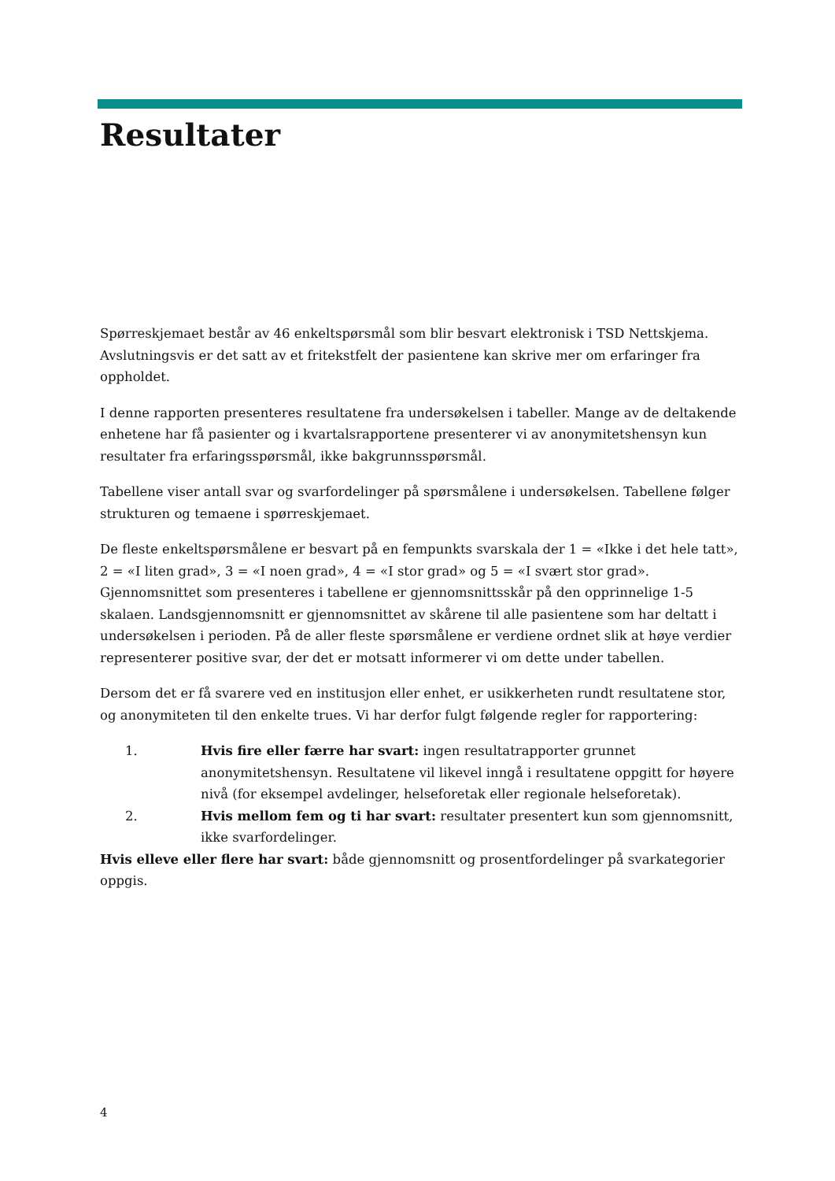Resultater
Spørreskjemaet består av 46 enkeltspørsmål som blir besvart elektronisk i TSD Nettskjema. Avslutningsvis er det satt av et fritekstfelt der pasientene kan skrive mer om erfaringer fra oppholdet.
I denne rapporten presenteres resultatene fra undersøkelsen i tabeller. Mange av de deltakende enhetene har få pasienter og i kvartalsrapportene presenterer vi av anonymitetshensyn kun resultater fra erfaringsspørsmål, ikke bakgrunnsspørsmål.
Tabellene viser antall svar og svarfordelinger på spørsmålene i undersøkelsen. Tabellene følger strukturen og temaene i spørreskjemaet.
De fleste enkeltspørsmålene er besvart på en fempunkts svarskala der 1 = «Ikke i det hele tatt», 2 = «I liten grad», 3 = «I noen grad», 4 = «I stor grad» og 5 = «I svært stor grad». Gjennomsnittet som presenteres i tabellene er gjennomsnittsskår på den opprinnelige 1-5 skalaen. Landsgjennomsnitt er gjennomsnittet av skårene til alle pasientene som har deltatt i undersøkelsen i perioden. På de aller fleste spørsmålene er verdiene ordnet slik at høye verdier representerer positive svar, der det er motsatt informerer vi om dette under tabellen.
Dersom det er få svarere ved en institusjon eller enhet, er usikkerheten rundt resultatene stor, og anonymiteten til den enkelte trues. Vi har derfor fulgt følgende regler for rapportering:
1. Hvis fire eller færre har svart: ingen resultatrapporter grunnet anonymitetshensyn. Resultatene vil likevel inngå i resultatene oppgitt for høyere nivå (for eksempel avdelinger, helseforetak eller regionale helseforetak).
2. Hvis mellom fem og ti har svart: resultater presentert kun som gjennomsnitt, ikke svarfordelinger.
Hvis elleve eller flere har svart: både gjennomsnitt og prosentfordelinger på svarkategorier oppgis.
4